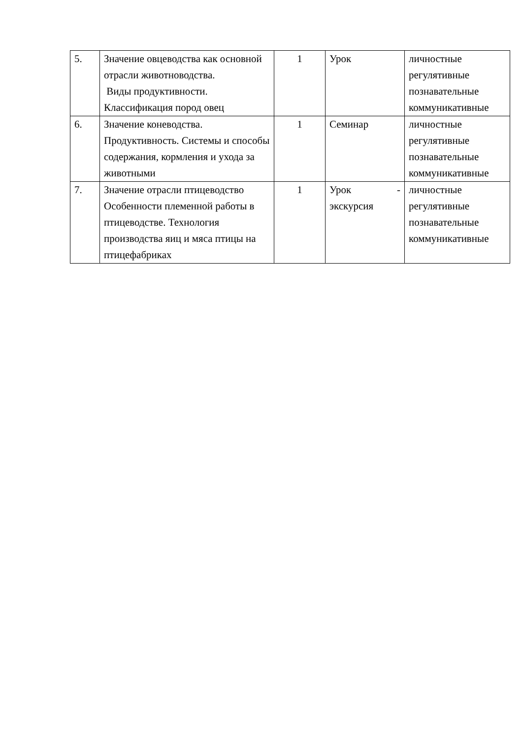| 5. | Значение овцеводства как основной отрасли животноводства. Виды продуктивности. Классификация пород овец | 1 | Урок | личностные регулятивные познавательные коммуникативные |
| 6. | Значение коневодства. Продуктивность. Системы и способы содержания, кормления и ухода за животными | 1 | Семинар | личностные регулятивные познавательные коммуникативные |
| 7. | Значение отрасли птицеводство Особенности племенной работы в птицеводстве. Технология производства яиц и мяса птицы на птицефабриках | 1 | Урок - экскурсия | личностные регулятивные познавательные коммуникативные |